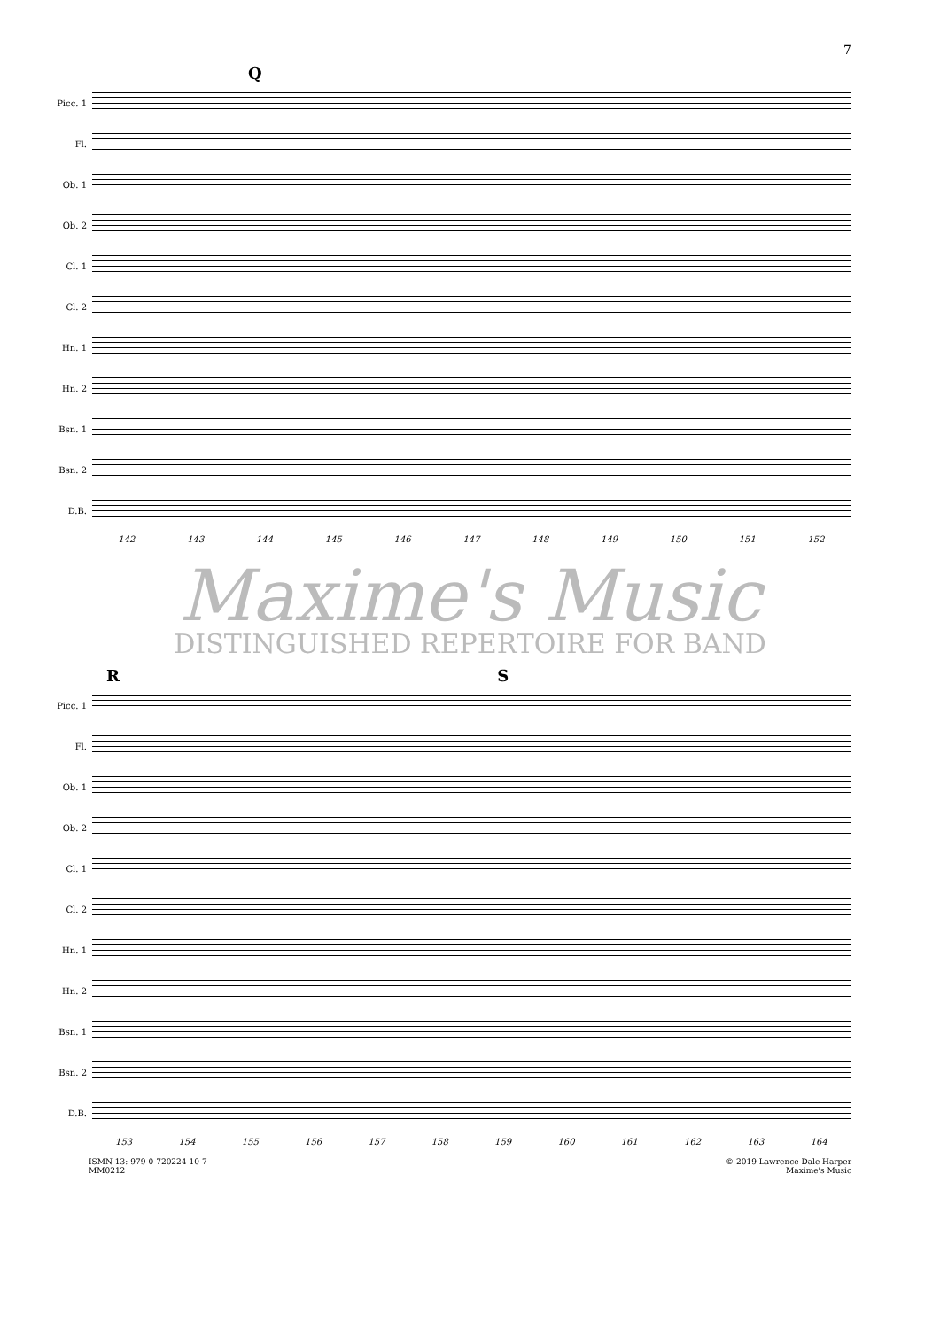7
Q
Picc. 1
Fl.
Ob. 1
Ob. 2
Cl. 1
Cl. 2
Hn. 1
Hn. 2
Bsn. 1
Bsn. 2
D.B.
142 143 144 145 146 147 148 149 150 151 152
Maxime's Music
DISTINGUISHED REPERTOIRE FOR BAND
R S
Picc. 1
Fl.
Ob. 1
Ob. 2
Cl. 1
Cl. 2
Hn. 1
Hn. 2
Bsn. 1
Bsn. 2
D.B.
153 154 155 156 157 158 159 160 161 162 163 164
ISMN-13: 979-0-720224-10-7
MM0212 © 2019 Lawrence Dale Harper
Maxime's Music